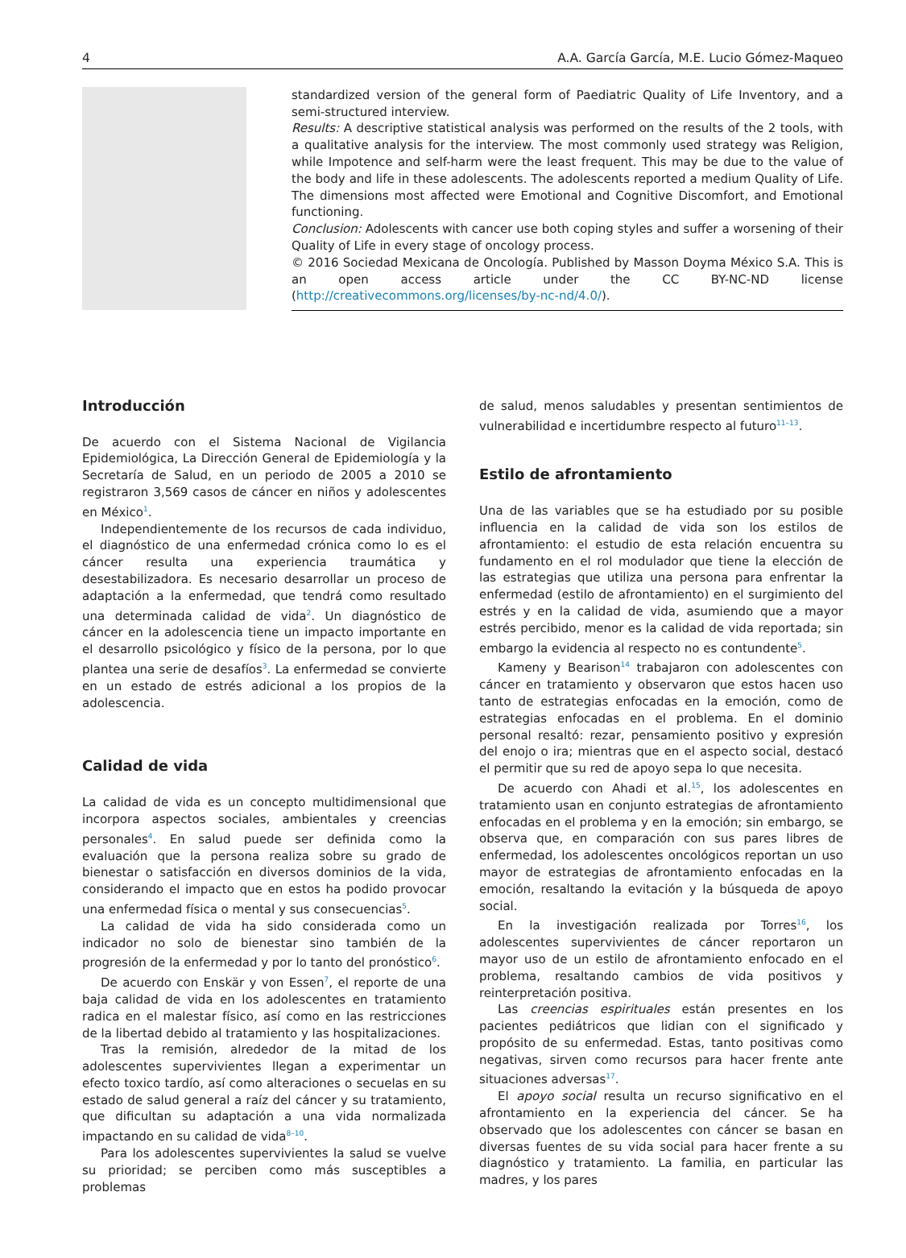4 A.A. García García, M.E. Lucio Gómez-Maqueo
standardized version of the general form of Paediatric Quality of Life Inventory, and a semi-structured interview.
Results: A descriptive statistical analysis was performed on the results of the 2 tools, with a qualitative analysis for the interview. The most commonly used strategy was Religion, while Impotence and self-harm were the least frequent. This may be due to the value of the body and life in these adolescents. The adolescents reported a medium Quality of Life. The dimensions most affected were Emotional and Cognitive Discomfort, and Emotional functioning.
Conclusion: Adolescents with cancer use both coping styles and suffer a worsening of their Quality of Life in every stage of oncology process.
© 2016 Sociedad Mexicana de Oncología. Published by Masson Doyma México S.A. This is an open access article under the CC BY-NC-ND license (http://creativecommons.org/licenses/by-nc-nd/4.0/).
Introducción
De acuerdo con el Sistema Nacional de Vigilancia Epidemiológica, La Dirección General de Epidemiología y la Secretaría de Salud, en un periodo de 2005 a 2010 se registraron 3,569 casos de cáncer en niños y adolescentes en México<sup>1</sup>.
Independientemente de los recursos de cada individuo, el diagnóstico de una enfermedad crónica como lo es el cáncer resulta una experiencia traumática y desestabilizadora. Es necesario desarrollar un proceso de adaptación a la enfermedad, que tendrá como resultado una determinada calidad de vida<sup>2</sup>. Un diagnóstico de cáncer en la adolescencia tiene un impacto importante en el desarrollo psicológico y físico de la persona, por lo que plantea una serie de desafíos<sup>3</sup>. La enfermedad se convierte en un estado de estrés adicional a los propios de la adolescencia.
Calidad de vida
La calidad de vida es un concepto multidimensional que incorpora aspectos sociales, ambientales y creencias personales<sup>4</sup>. En salud puede ser definida como la evaluación que la persona realiza sobre su grado de bienestar o satisfacción en diversos dominios de la vida, considerando el impacto que en estos ha podido provocar una enfermedad física o mental y sus consecuencias<sup>5</sup>.
La calidad de vida ha sido considerada como un indicador no solo de bienestar sino también de la progresión de la enfermedad y por lo tanto del pronóstico<sup>6</sup>.
De acuerdo con Enskär y von Essen<sup>7</sup>, el reporte de una baja calidad de vida en los adolescentes en tratamiento radica en el malestar físico, así como en las restricciones de la libertad debido al tratamiento y las hospitalizaciones.
Tras la remisión, alrededor de la mitad de los adolescentes supervivientes llegan a experimentar un efecto toxico tardío, así como alteraciones o secuelas en su estado de salud general a raíz del cáncer y su tratamiento, que dificultan su adaptación a una vida normalizada impactando en su calidad de vida<sup>8–10</sup>.
Para los adolescentes supervivientes la salud se vuelve su prioridad; se perciben como más susceptibles a problemas
de salud, menos saludables y presentan sentimientos de vulnerabilidad e incertidumbre respecto al futuro<sup>11–13</sup>.
Estilo de afrontamiento
Una de las variables que se ha estudiado por su posible influencia en la calidad de vida son los estilos de afrontamiento: el estudio de esta relación encuentra su fundamento en el rol modulador que tiene la elección de las estrategias que utiliza una persona para enfrentar la enfermedad (estilo de afrontamiento) en el surgimiento del estrés y en la calidad de vida, asumiendo que a mayor estrés percibido, menor es la calidad de vida reportada; sin embargo la evidencia al respecto no es contundente<sup>5</sup>.
Kameny y Bearison<sup>14</sup> trabajaron con adolescentes con cáncer en tratamiento y observaron que estos hacen uso tanto de estrategias enfocadas en la emoción, como de estrategias enfocadas en el problema. En el dominio personal resaltó: rezar, pensamiento positivo y expresión del enojo o ira; mientras que en el aspecto social, destacó el permitir que su red de apoyo sepa lo que necesita.
De acuerdo con Ahadi et al.<sup>15</sup>, los adolescentes en tratamiento usan en conjunto estrategias de afrontamiento enfocadas en el problema y en la emoción; sin embargo, se observa que, en comparación con sus pares libres de enfermedad, los adolescentes oncológicos reportan un uso mayor de estrategias de afrontamiento enfocadas en la emoción, resaltando la evitación y la búsqueda de apoyo social.
En la investigación realizada por Torres<sup>16</sup>, los adolescentes supervivientes de cáncer reportaron un mayor uso de un estilo de afrontamiento enfocado en el problema, resaltando cambios de vida positivos y reinterpretación positiva.
Las creencias espirituales están presentes en los pacientes pediátricos que lidian con el significado y propósito de su enfermedad. Estas, tanto positivas como negativas, sirven como recursos para hacer frente ante situaciones adversas<sup>17</sup>.
El apoyo social resulta un recurso significativo en el afrontamiento en la experiencia del cáncer. Se ha observado que los adolescentes con cáncer se basan en diversas fuentes de su vida social para hacer frente a su diagnóstico y tratamiento. La familia, en particular las madres, y los pares